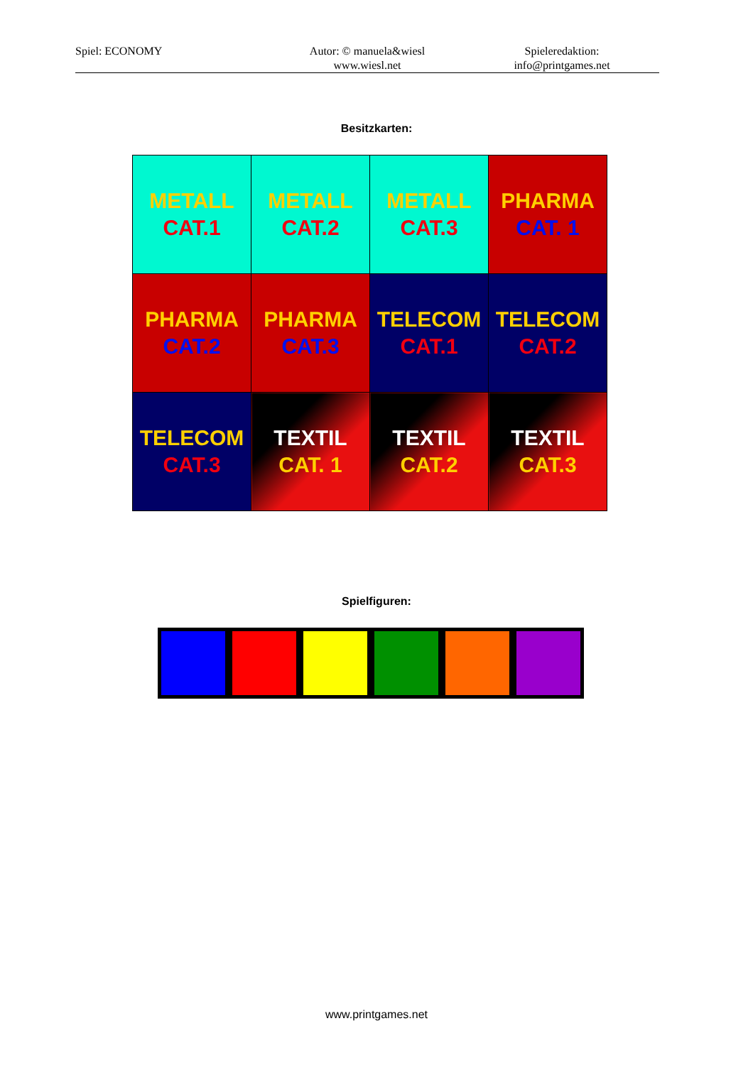Spiel: ECONOMY Autor: © manuela&wiesl
www.wiesl.net
Spieleredaktion:
info@printgames.net
Besitzkarten:
| METALL CAT.1 | METALL CAT.2 | METALL CAT.3 | PHARMA CAT. 1 |
| PHARMA CAT.2 | PHARMA CAT.3 | TELECOM CAT.1 | TELECOM CAT.2 |
| TELECOM CAT.3 | TEXTIL CAT. 1 | TEXTIL CAT.2 | TEXTIL CAT.3 |
Spielfiguren:
www.printgames.net